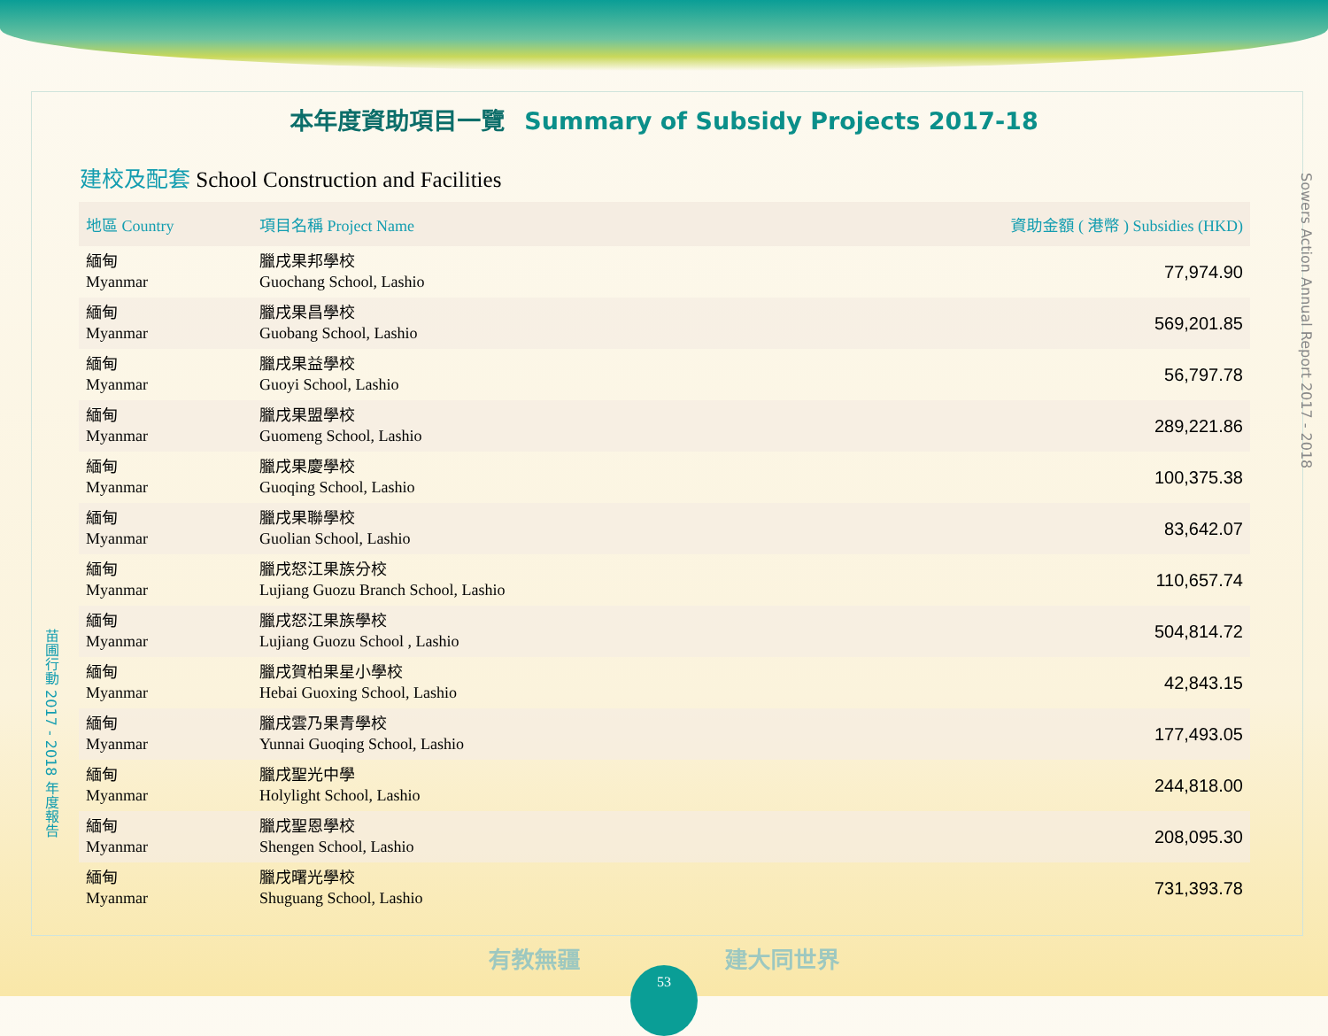Sowers Action Annual Report 2017 - 2018
苗圃行動 2017 - 2018 年度報告
本年度資助項目一覽 Summary of Subsidy Projects 2017-18
建校及配套 School Construction and Facilities
| 地區 Country | 項目名稱 Project Name | 資助金額 ( 港幣 ) Subsidies (HKD) |
| --- | --- | --- |
| 緬甸 Myanmar | 臘戌果邦學校 Guochang School, Lashio | 77,974.90 |
| 緬甸 Myanmar | 臘戌果昌學校 Guobang School, Lashio | 569,201.85 |
| 緬甸 Myanmar | 臘戌果益學校 Guoyi School, Lashio | 56,797.78 |
| 緬甸 Myanmar | 臘戌果盟學校 Guomeng School, Lashio | 289,221.86 |
| 緬甸 Myanmar | 臘戌果慶學校 Guoqing School, Lashio | 100,375.38 |
| 緬甸 Myanmar | 臘戌果聯學校 Guolian School, Lashio | 83,642.07 |
| 緬甸 Myanmar | 臘戌怒江果族分校 Lujiang Guozu Branch School, Lashio | 110,657.74 |
| 緬甸 Myanmar | 臘戌怒江果族學校 Lujiang Guozu School , Lashio | 504,814.72 |
| 緬甸 Myanmar | 臘戌賀柏果星小學校 Hebai Guoxing School, Lashio | 42,843.15 |
| 緬甸 Myanmar | 臘戌雲乃果青學校 Yunnai Guoqing School, Lashio | 177,493.05 |
| 緬甸 Myanmar | 臘戌聖光中學 Holylight School, Lashio | 244,818.00 |
| 緬甸 Myanmar | 臘戌聖恩學校 Shengen School, Lashio | 208,095.30 |
| 緬甸 Myanmar | 臘戌曙光學校 Shuguang School, Lashio | 731,393.78 |
有教無疆 建大同世界 53